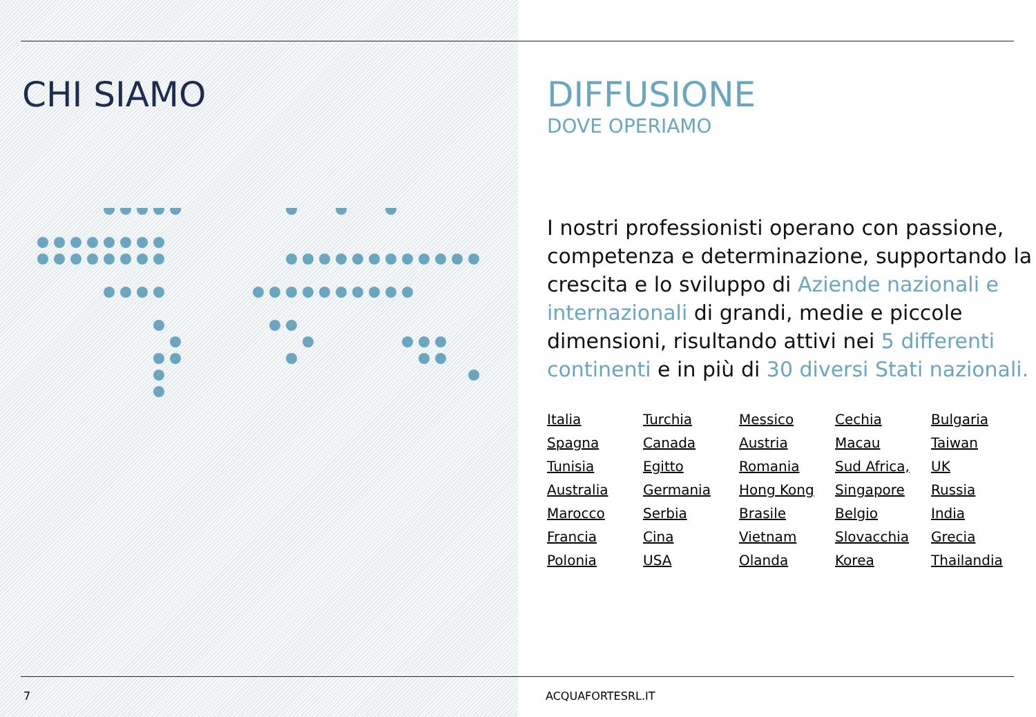CHI SIAMO
7
DIFFUSIONE
DOVE OPERIAMO
I nostri professionisti operano con passione, competenza e determinazione, supportando la crescita e lo sviluppo di Aziende nazionali e internazionali di grandi, medie e piccole dimensioni, risultando attivi nei 5 differenti continenti e in più di 30 diversi Stati nazionali.
| Italia | Turchia | Messico | Cechia | Bulgaria |
| Spagna | Canada | Austria | Macau | Taiwan |
| Tunisia | Egitto | Romania | Sud Africa, | UK |
| Australia | Germania | Hong Kong | Singapore | Russia |
| Marocco | Serbia | Brasile | Belgio | India |
| Francia | Cina | Vietnam | Slovacchia | Grecia |
| Polonia | USA | Olanda | Korea | Thailandia |
ACQUAFORTESRL.IT